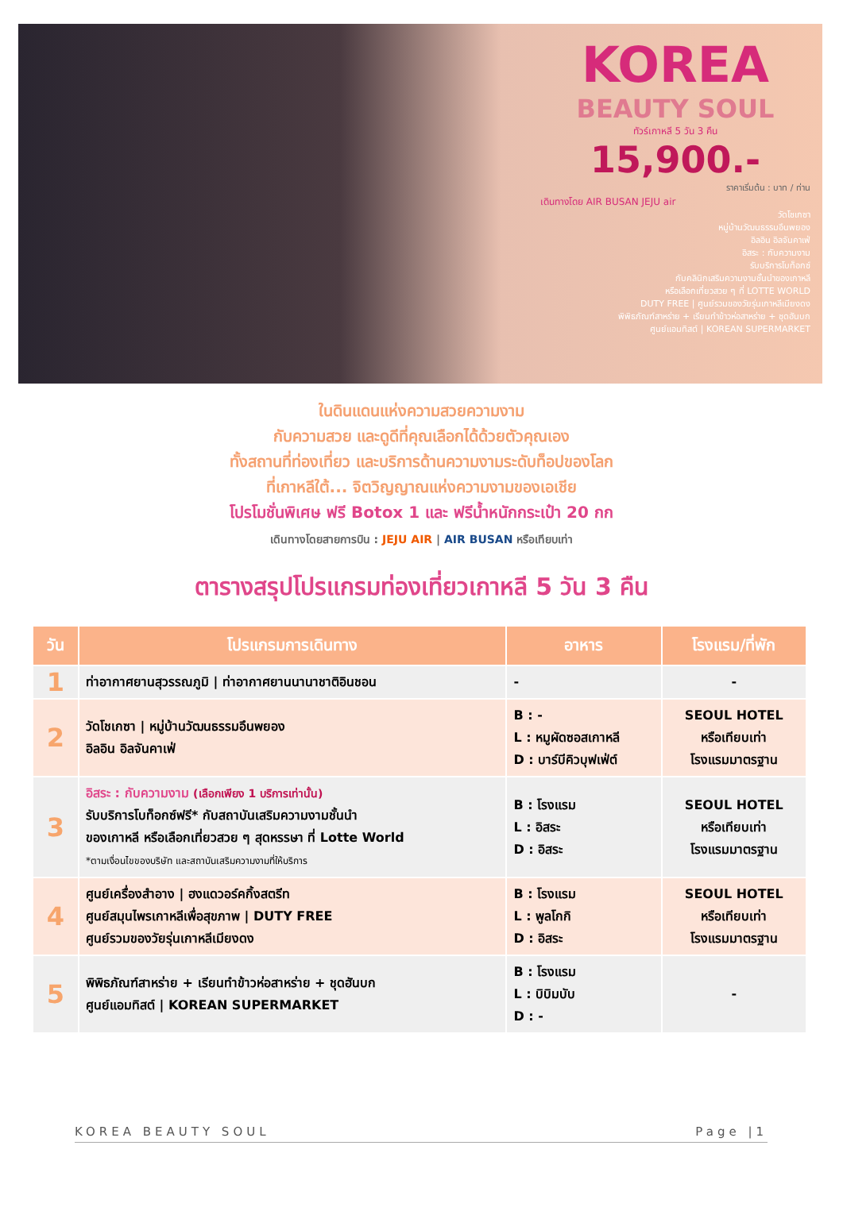KOREA
BEAUTY SOUL
ทัวร์เกาหลี 5 วัน 3 คืน
15,900.-
ราคาเริ่มต้น : บาท / ท่าน
เดินทางโดย AIR BUSAN JEJU air
วัดโชเกซา
หมู่บ้านวัฒนธรรมอึนพยอง
อิลอิน อิลจันคาเฟ่
อิสระ : กับความงาม
รับบริการโบท็อกซ์
กับคลินิกเสริมความงามชั้นนำของเกาหลี
หรือเลือกเที่ยวสวย ๆ ที่ LOTTE WORLD
DUTY FREE | ศูนย์รวมของวัยรุ่นเกาหลีเมียงดง
พิพิธภัณฑ์สาหร่าย + เรียนทำข้าวห่อสาหร่าย + ชุดฮันบก
ศูนย์แอมทิสต์ | KOREAN SUPERMARKET
ในดินแดนแห่งความสวยความงาม
กับความสวย และดูดีที่คุณเลือกได้ด้วยตัวคุณเอง
ทั้งสถานที่ท่องเที่ยว และบริการด้านความงามระดับท็อปของโลก
ที่เกาหลีใต้... จิตวิญญาณแห่งความงามของเอเชีย
โปรโมชั่นพิเศษ ฟรี Botox 1 และ ฟรีน้ำหนักกระเป๋า 20 กก
เดินทางโดยสายการบิน : JEJU AIR | AIR BUSAN หรือเทียบเท่า
ตารางสรุปโปรแกรมท่องเที่ยวเกาหลี 5 วัน 3 คืน
| วัน | โปรแกรมการเดินทาง | อาหาร | โรงแรม/ที่พัก |
| --- | --- | --- | --- |
| 1 | ท่าอากาศยานสุวรรณภูมิ / ท่าอากาศยานนานาชาติอินชอน | - | - |
| 2 | วัดโชเกซา / หมู่บ้านวัฒนธรรมอึนพยอง อิลอิน อิลจันคาเฟ่ | B : - L : หมูผัดซอสเกาหลี D : บาร์บีคิวบุฟเฟ่ต์ | SEOUL HOTEL หรือเทียบเท่า โรงแรมมาตรฐาน |
| 3 | อิสระ : กับความงาม (เลือกเพียง 1 บริการเท่านั้น) รับบริการโบท็อกซ์ฟรี* กับสถาบันเสริมความงามชั้นนำ ของเกาหลี หรือเลือกเที่ยวสวย ๆ สุดหรรษา ที่ Lotte World *ตามเงื่อนไขของบริษัท และสถาบันเสริมความงามที่ให้บริการ | B : โรงแรม L : อิสระ D : อิสระ | SEOUL HOTEL หรือเทียบเท่า โรงแรมมาตรฐาน |
| 4 | ศูนย์เครื่องสำอาง / ฮงแดวอร์คกิ้งสตรีท ศูนย์สมุนไพรเกาหลีเพื่อสุขภาพ / DUTY FREE ศูนย์รวมของวัยรุ่นเกาหลีเมียงดง | B : โรงแรม L : พูลโกกิ D : อิสระ | SEOUL HOTEL หรือเทียบเท่า โรงแรมมาตรฐาน |
| 5 | พิพิธภัณฑ์สาหร่าย + เรียนทำข้าวห่อสาหร่าย + ชุดฮันบก ศูนย์แอมทิสต์ / KOREAN SUPERMARKET | B : โรงแรม L : บิบิมบับ D : - | - |
KOREA BEAUTY SOUL Page |1